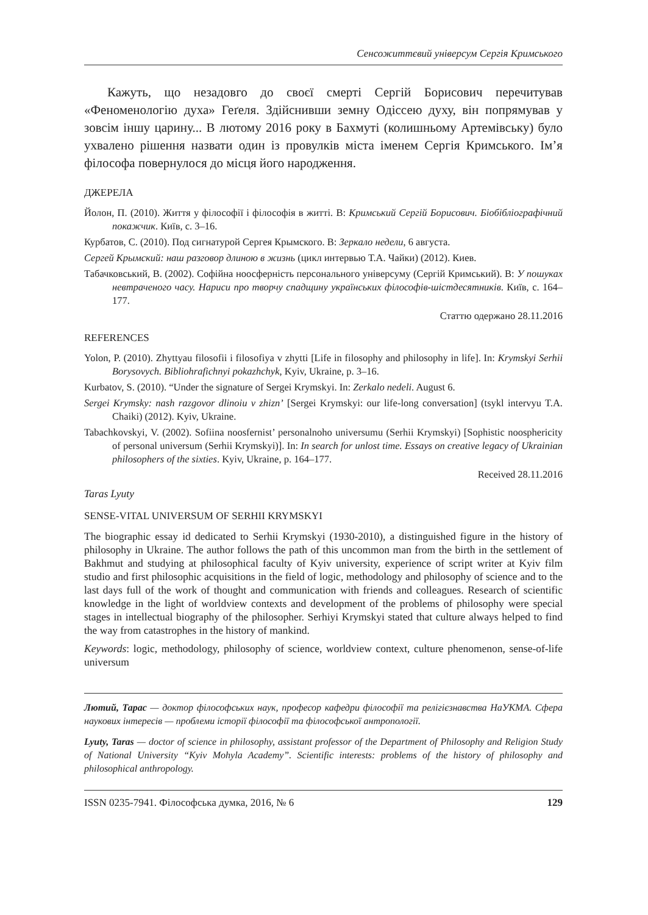Сенсожиттєвий універсум Сергія Кримського
Кажуть, що незадовго до своєї смерті Сергій Борисович перечитував «Феноменологію духа» Геґеля. Здійснивши земну Одіссею духу, він попрямував у зовсім іншу царину... В лютому 2016 року в Бахмуті (колишньому Артемівську) було ухвалено рішення назвати один із провулків міста іменем Сергія Кримського. Ім’я філософа повернулося до місця його народження.
ДЖЕРЕЛА
Йолон, П. (2010). Життя у філософії і філософія в житті. В: Кримський Сергій Борисович. Біобібліографічний покажчик. Київ, с. 3–16.
Курбатов, С. (2010). Под сигнатурой Сергея Крымского. В: Зеркало недели, 6 августа.
Сергей Крымский: наш разговор длиною в жизнь (цикл интервью Т.А. Чайки) (2012). Киев.
Табачковський, В. (2002). Софійна ноосферність персонального універсуму (Сергій Кримський). В: У пошуках невтраченого часу. Нариси про творчу спадщину українських філософів-шістдесятників. Київ, с. 164–177.
Статтю одержано 28.11.2016
REFERENCES
Yolon, P. (2010). Zhyttyau filosofii i filosofiya v zhytti [Life in filosophy and philosophy in life]. In: Krymskyi Serhii Borysovych. Bibliohrafichnyi pokazhchyk, Kyiv, Ukraine, p. 3–16.
Kurbatov, S. (2010). “Under the signature of Sergei Krymskyi. In: Zerkalo nedeli. August 6.
Sergei Krymsky: nash razgovor dlinoiu v zhizn’ [Sergei Krymskyi: our life-long conversation] (tsykl intervyu T.A. Chaiki) (2012). Kyiv, Ukraine.
Tabachkovskyi, V. (2002). Sofiina noosfernist’ personalnoho universumu (Serhii Krymskyi) [Sophistic noosphericity of personal universum (Serhii Krymskyi)]. In: In search for unlost time. Essays on creative legacy of Ukrainian philosophers of the sixties. Kyiv, Ukraine, p. 164–177.
Received 28.11.2016
Taras Lyuty
SENSE-VITAL UNIVERSUM OF SERHII KRYMSKYI
The biographic essay id dedicated to Serhii Krymskyi (1930-2010), a distinguished figure in the history of philosophy in Ukraine. The author follows the path of this uncommon man from the birth in the settlement of Bakhmut and studying at philosophical faculty of Kyiv university, experience of script writer at Kyiv film studio and first philosophic acquisitions in the field of logic, methodology and philosophy of science and to the last days full of the work of thought and communication with friends and colleagues. Research of scientific knowledge in the light of worldview contexts and development of the problems of philosophy were special stages in intellectual biography of the philosopher. Serhiyi Krymskyi stated that culture always helped to find the way from catastrophes in the history of mankind.
Keywords: logic, methodology, philosophy of science, worldview context, culture phenomenon, sense-of-life universum
Лютий, Тарас — доктор філософських наук, професор кафедри філософії та релігієзнавства НаУКМА. Сфера наукових інтересів — проблеми історії філософії та філософської антропології.
Lyuty, Taras — doctor of science in philosophy, assistant professor of the Department of Philosophy and Religion Study of National University “Kyiv Mohyla Academy”. Scientific interests: problems of the history of philosophy and philosophical anthropology.
ISSN 0235-7941. Філософська думка, 2016, № 6 129